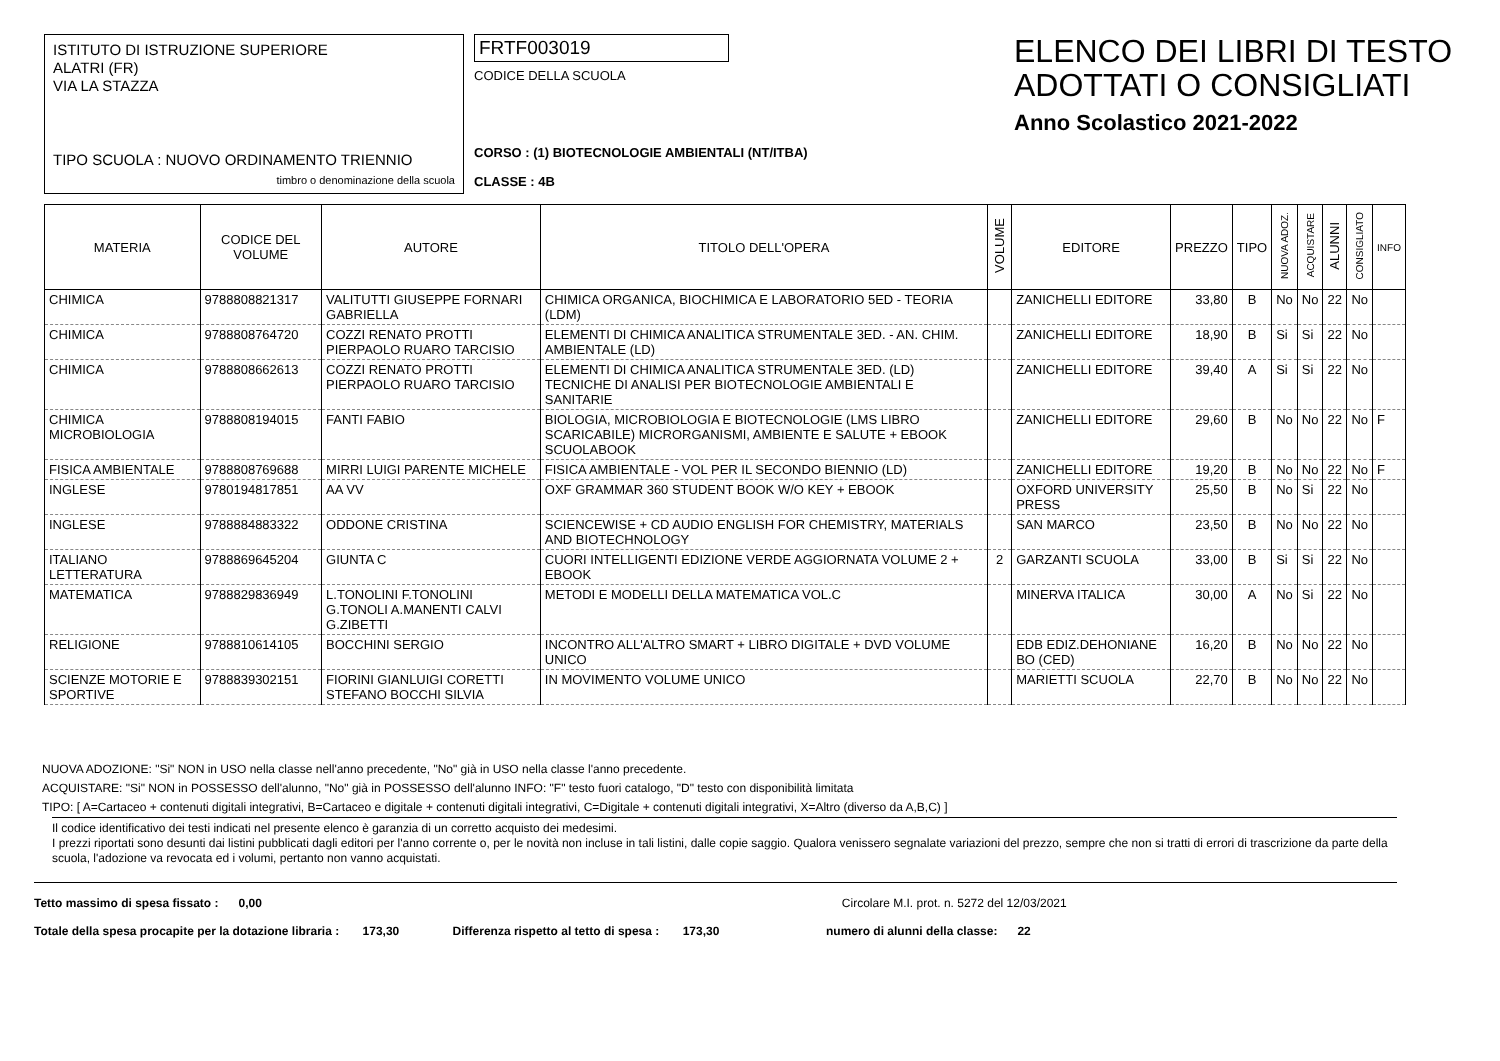ISTITUTO DI ISTRUZIONE SUPERIORE
ALATRI (FR)
VIA LA STAZZA
TIPO SCUOLA : NUOVO ORDINAMENTO TRIENNIO
timbro o denominazione della scuola
FRTF003019
CODICE DELLA SCUOLA
CORSO : (1) BIOTECNOLOGIE AMBIENTALI (NT/ITBA)
CLASSE : 4B
ELENCO DEI LIBRI DI TESTO
ADOTTATI O CONSIGLIATI
Anno Scolastico 2021-2022
| MATERIA | CODICE DEL VOLUME | AUTORE | TITOLO DELL'OPERA | VOLUME | EDITORE | PREZZO | TIPO | NUOVA ADOZ. | ACQUISTARE | ALUNNI | CONSIGLIATO | INFO |
| --- | --- | --- | --- | --- | --- | --- | --- | --- | --- | --- | --- | --- |
| CHIMICA | 9788808821317 | VALITUTTI GIUSEPPE FORNARI GABRIELLA | CHIMICA ORGANICA, BIOCHIMICA E LABORATORIO 5ED - TEORIA (LDM) | | ZANICHELLI EDITORE | 33,80 | B | No | No | 22 | No | |
| CHIMICA | 9788808764720 | COZZI RENATO PROTTI PIERPAOLO RUARO TARCISIO | ELEMENTI DI CHIMICA ANALITICA STRUMENTALE 3ED. - AN. CHIM. AMBIENTALE (LD) | | ZANICHELLI EDITORE | 18,90 | B | Si | Si | 22 | No | |
| CHIMICA | 9788808662613 | COZZI RENATO PROTTI PIERPAOLO RUARO TARCISIO | ELEMENTI DI CHIMICA ANALITICA STRUMENTALE 3ED. (LD) TECNICHE DI ANALISI PER BIOTECNOLOGIE AMBIENTALI E SANITARIE | | ZANICHELLI EDITORE | 39,40 | A | Si | Si | 22 | No | |
| CHIMICA MICROBIOLOGIA | 9788808194015 | FANTI FABIO | BIOLOGIA, MICROBIOLOGIA E BIOTECNOLOGIE (LMS LIBRO SCARICABILE) MICRORGANISMI, AMBIENTE E SALUTE + EBOOK SCUOLABOOK | | ZANICHELLI EDITORE | 29,60 | B | No | No | 22 | No | F |
| FISICA AMBIENTALE | 9788808769688 | MIRRI LUIGI PARENTE MICHELE | FISICA AMBIENTALE - VOL PER IL SECONDO BIENNIO (LD) | | ZANICHELLI EDITORE | 19,20 | B | No | No | 22 | No | F |
| INGLESE | 9780194817851 | AA VV | OXF GRAMMAR 360 STUDENT BOOK W/O KEY + EBOOK | | OXFORD UNIVERSITY PRESS | 25,50 | B | No | Si | 22 | No | |
| INGLESE | 9788884883322 | ODDONE CRISTINA | SCIENCEWISE + CD AUDIO ENGLISH FOR CHEMISTRY, MATERIALS AND BIOTECHNOLOGY | | SAN MARCO | 23,50 | B | No | No | 22 | No | |
| ITALIANO LETTERATURA | 9788869645204 | GIUNTA C | CUORI INTELLIGENTI EDIZIONE VERDE AGGIORNATA VOLUME 2 + EBOOK | 2 | GARZANTI SCUOLA | 33,00 | B | Si | Si | 22 | No | |
| MATEMATICA | 9788829836949 | L.TONOLINI F.TONOLINI G.TONOLI A.MANENTI CALVI G.ZIBETTI | METODI E MODELLI DELLA MATEMATICA VOL.C | | MINERVA ITALICA | 30,00 | A | No | Si | 22 | No | |
| RELIGIONE | 9788810614105 | BOCCHINI SERGIO | INCONTRO ALL'ALTRO SMART + LIBRO DIGITALE + DVD VOLUME UNICO | | EDB EDIZ.DEHONIANE BO (CED) | 16,20 | B | No | No | 22 | No | |
| SCIENZE MOTORIE E SPORTIVE | 9788839302151 | FIORINI GIANLUIGI CORETTI STEFANO BOCCHI SILVIA | IN MOVIMENTO VOLUME UNICO | | MARIETTI SCUOLA | 22,70 | B | No | No | 22 | No | |
NUOVA ADOZIONE: "Si" NON in USO nella classe nell'anno precedente, "No" già in USO nella classe l'anno precedente.
ACQUISTARE: "Si" NON in POSSESSO dell'alunno, "No" già in POSSESSO dell'alunno INFO: "F" testo fuori catalogo, "D" testo con disponibilità limitata
TIPO: [ A=Cartaceo + contenuti digitali integrativi, B=Cartaceo e digitale + contenuti digitali integrativi, C=Digitale + contenuti digitali integrativi, X=Altro (diverso da A,B,C) ]
Il codice identificativo dei testi indicati nel presente elenco è garanzia di un corretto acquisto dei medesimi.
I prezzi riportati sono desunti dai listini pubblicati dagli editori per l'anno corrente o, per le novità non incluse in tali listini, dalle copie saggio. Qualora venissero segnalate variazioni del prezzo, sempre che non si tratti di errori di trascrizione da parte della scuola, l'adozione va revocata ed i volumi, pertanto non vanno acquistati.
Tetto massimo di spesa fissato : 0,00 Circolare M.I. prot. n. 5272 del 12/03/2021
Totale della spesa procapite per la dotazione libraria : 173,30 Differenza rispetto al tetto di spesa : 173,30 numero di alunni della classe: 22